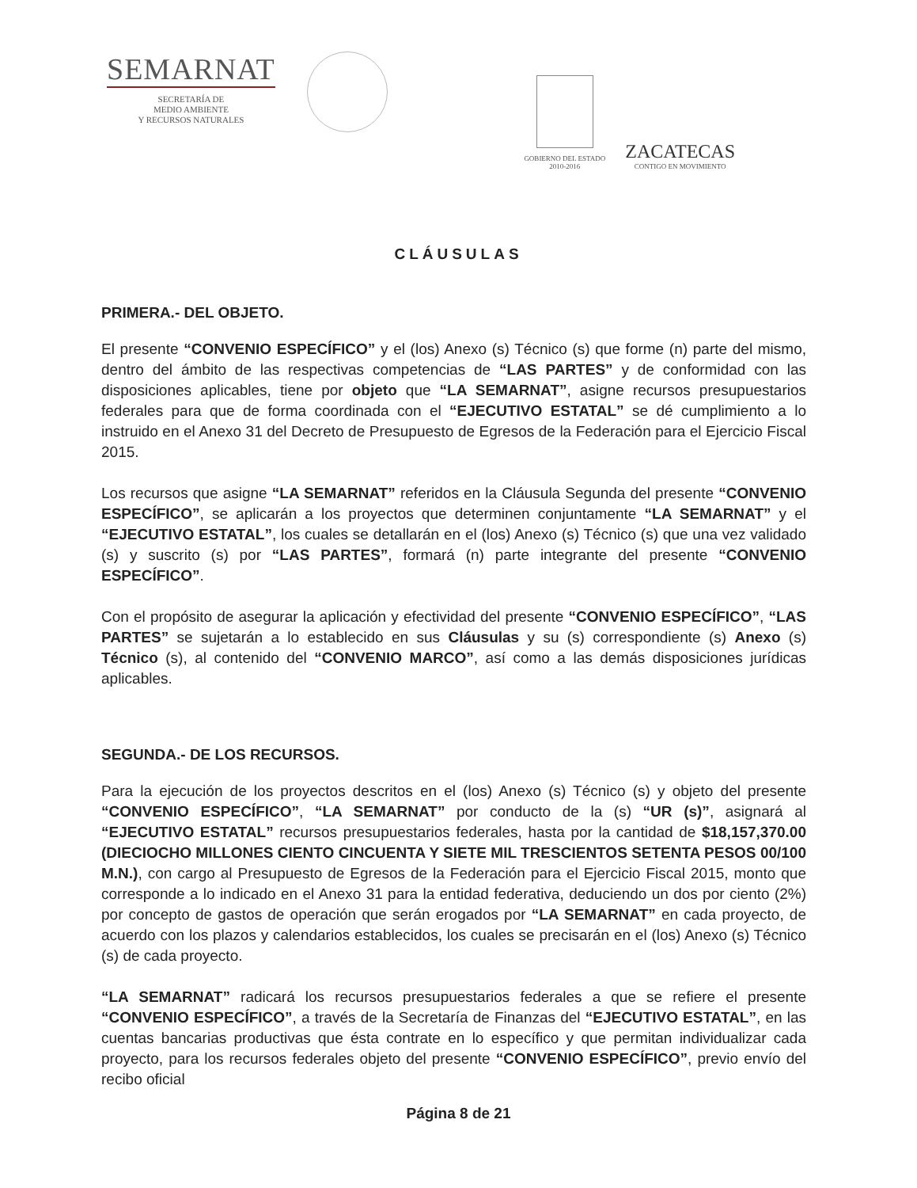SEMARNAT
SECRETARÍA DE
MEDIO AMBIENTE
Y RECURSOS NATURALES
GOBIERNO DEL ESTADO
2010-2016
ZACATECAS
CONTIGO EN MOVIMIENTO
CLÁUSULAS
PRIMERA.- DEL OBJETO.
El presente “CONVENIO ESPECÍFICO” y el (los) Anexo (s) Técnico (s) que forme (n) parte del mismo, dentro del ámbito de las respectivas competencias de “LAS PARTES” y de conformidad con las disposiciones aplicables, tiene por objeto que “LA SEMARNAT”, asigne recursos presupuestarios federales para que de forma coordinada con el “EJECUTIVO ESTATAL” se dé cumplimiento a lo instruido en el Anexo 31 del Decreto de Presupuesto de Egresos de la Federación para el Ejercicio Fiscal 2015.
Los recursos que asigne “LA SEMARNAT” referidos en la Cláusula Segunda del presente “CONVENIO ESPECÍFICO”, se aplicarán a los proyectos que determinen conjuntamente “LA SEMARNAT” y el “EJECUTIVO ESTATAL”, los cuales se detallarán en el (los) Anexo (s) Técnico (s) que una vez validado (s) y suscrito (s) por “LAS PARTES”, formará (n) parte integrante del presente “CONVENIO ESPECÍFICO”.
Con el propósito de asegurar la aplicación y efectividad del presente “CONVENIO ESPECÍFICO”, “LAS PARTES” se sujetarán a lo establecido en sus Cláusulas y su (s) correspondiente (s) Anexo (s) Técnico (s), al contenido del “CONVENIO MARCO”, así como a las demás disposiciones jurídicas aplicables.
SEGUNDA.- DE LOS RECURSOS.
Para la ejecución de los proyectos descritos en el (los) Anexo (s) Técnico (s) y objeto del presente “CONVENIO ESPECÍFICO”, “LA SEMARNAT” por conducto de la (s) “UR (s)”, asignará al “EJECUTIVO ESTATAL” recursos presupuestarios federales, hasta por la cantidad de $18,157,370.00 (DIECIOCHO MILLONES CIENTO CINCUENTA Y SIETE MIL TRESCIENTOS SETENTA PESOS 00/100 M.N.), con cargo al Presupuesto de Egresos de la Federación para el Ejercicio Fiscal 2015, monto que corresponde a lo indicado en el Anexo 31 para la entidad federativa, deduciendo un dos por ciento (2%) por concepto de gastos de operación que serán erogados por “LA SEMARNAT” en cada proyecto, de acuerdo con los plazos y calendarios establecidos, los cuales se precisarán en el (los) Anexo (s) Técnico (s) de cada proyecto.
“LA SEMARNAT” radicará los recursos presupuestarios federales a que se refiere el presente “CONVENIO ESPECÍFICO”, a través de la Secretaría de Finanzas del “EJECUTIVO ESTATAL”, en las cuentas bancarias productivas que ésta contrate en lo específico y que permitan individualizar cada proyecto, para los recursos federales objeto del presente “CONVENIO ESPECÍFICO”, previo envío del recibo oficial
Página 8 de 21